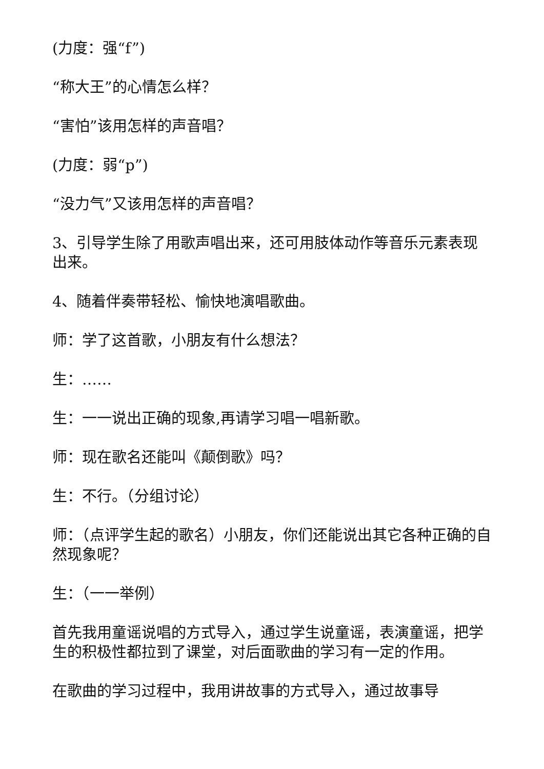(力度：强“f”)
“称大王”的心情怎么样？
“害怕”该用怎样的声音唱？
(力度：弱“p”)
“没力气”又该用怎样的声音唱？
3、引导学生除了用歌声唱出来，还可用肢体动作等音乐元素表现出来。
4、随着伴奏带轻松、愉快地演唱歌曲。
师：学了这首歌，小朋友有什么想法？
生：……
生：一一说出正确的现象,再请学习唱一唱新歌。
师：现在歌名还能叫《颠倒歌》吗？
生：不行。（分组讨论）
师：（点评学生起的歌名）小朋友，你们还能说出其它各种正确的自然现象呢？
生：（一一举例）
首先我用童谣说唱的方式导入，通过学生说童谣，表演童谣，把学生的积极性都拉到了课堂，对后面歌曲的学习有一定的作用。
在歌曲的学习过程中，我用讲故事的方式导入，通过故事导